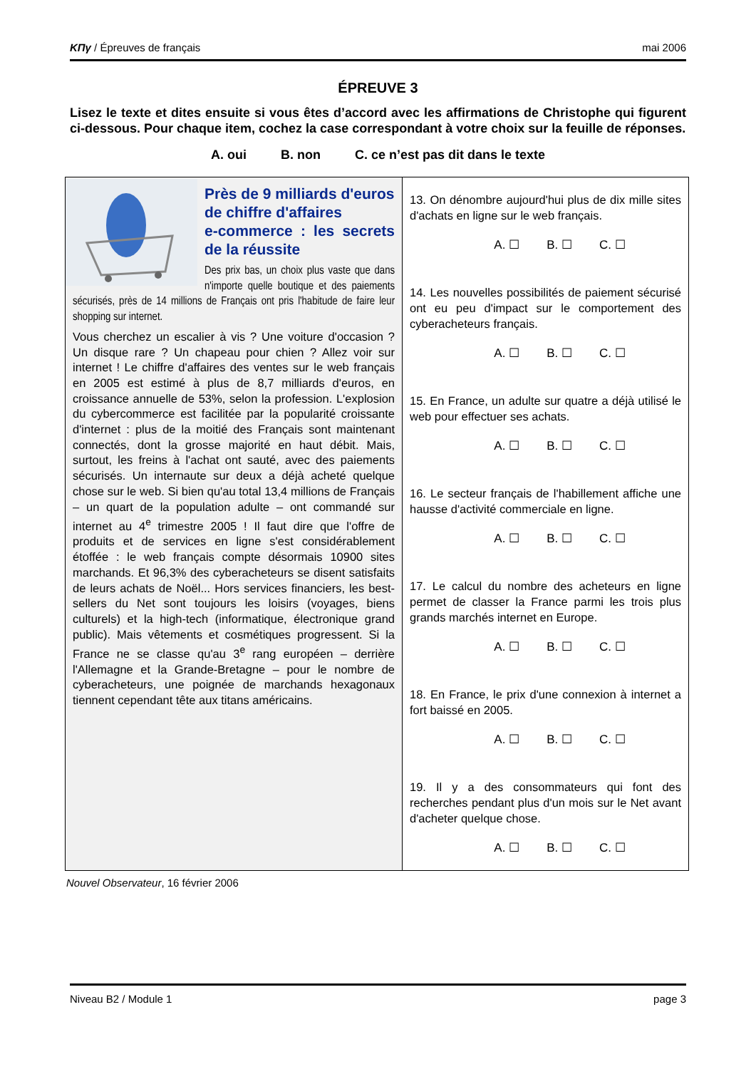ΚΠγ / Épreuves de français mai 2006
ÉPREUVE 3
Lisez le texte et dites ensuite si vous êtes d’accord avec les affirmations de Christophe qui figurent ci-dessous. Pour chaque item, cochez la case correspondant à votre choix sur la feuille de réponses.
A. oui B. non C. ce n’est pas dit dans le texte
Près de 9 milliards d'euros
de chiffre d'affaires
e-commerce : les secrets de la réussite
Des prix bas, un choix plus vaste que dans n'importe quelle boutique et des paiements sécurisés, près de 14 millions de Français ont pris l'habitude de faire leur shopping sur internet.
Vous cherchez un escalier à vis ? Une voiture d'occasion ? Un disque rare ? Un chapeau pour chien ? Allez voir sur internet ! Le chiffre d'affaires des ventes sur le web français en 2005 est estimé à plus de 8,7 milliards d'euros, en croissance annuelle de 53%, selon la profession. L'explosion du cybercommerce est facilitée par la popularité croissante d'internet : plus de la moitié des Français sont maintenant connectés, dont la grosse majorité en haut débit. Mais, surtout, les freins à l'achat ont sauté, avec des paiements sécurisés. Un internaute sur deux a déjà acheté quelque chose sur le web. Si bien qu'au total 13,4 millions de Français – un quart de la population adulte – ont commandé sur internet au 4<sup>e</sup> trimestre 2005 ! Il faut dire que l'offre de produits et de services en ligne s'est considérablement étoffée : le web français compte désormais 10900 sites marchands. Et 96,3% des cyberacheteurs se disent satisfaits de leurs achats de Noël... Hors services financiers, les best-sellers du Net sont toujours les loisirs (voyages, biens culturels) et la high-tech (informatique, électronique grand public). Mais vêtements et cosmétiques progressent. Si la France ne se classe qu'au 3<sup>e</sup> rang européen – derrière l'Allemagne et la Grande-Bretagne – pour le nombre de cyberacheteurs, une poignée de marchands hexagonaux tiennent cependant tête aux titans américains.
13. On dénombre aujourd'hui plus de dix mille sites d'achats en ligne sur le web français.
A. ☐ B. ☐ C. ☐
14. Les nouvelles possibilités de paiement sécurisé ont eu peu d'impact sur le comportement des cyberacheteurs français.
A. ☐ B. ☐ C. ☐
15. En France, un adulte sur quatre a déjà utilisé le web pour effectuer ses achats.
A. ☐ B. ☐ C. ☐
16. Le secteur français de l'habillement affiche une hausse d'activité commerciale en ligne.
A. ☐ B. ☐ C. ☐
17. Le calcul du nombre des acheteurs en ligne permet de classer la France parmi les trois plus grands marchés internet en Europe.
A. ☐ B. ☐ C. ☐
18. En France, le prix d'une connexion à internet a fort baissé en 2005.
A. ☐ B. ☐ C. ☐
19. Il y a des consommateurs qui font des recherches pendant plus d'un mois sur le Net avant d'acheter quelque chose.
A. ☐ B. ☐ C. ☐
Nouvel Observateur, 16 février 2006
Niveau B2 / Module 1 page 3